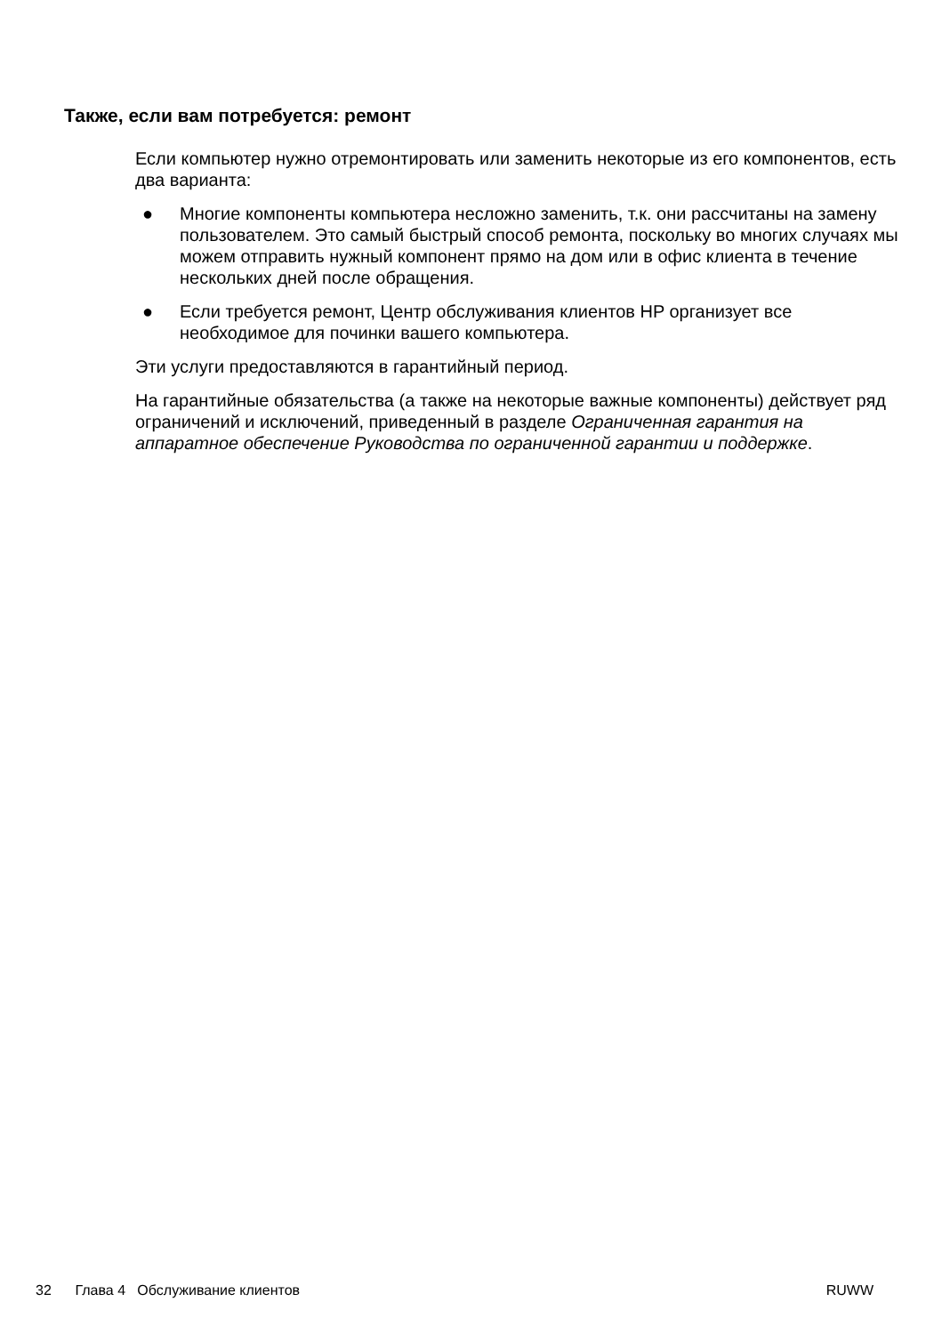Также, если вам потребуется: ремонт
Если компьютер нужно отремонтировать или заменить некоторые из его компонентов, есть два варианта:
● Многие компоненты компьютера несложно заменить, т.к. они рассчитаны на замену пользователем. Это самый быстрый способ ремонта, поскольку во многих случаях мы можем отправить нужный компонент прямо на дом или в офис клиента в течение нескольких дней после обращения.
● Если требуется ремонт, Центр обслуживания клиентов HP организует все необходимое для починки вашего компьютера.
Эти услуги предоставляются в гарантийный период.
На гарантийные обязательства (а также на некоторые важные компоненты) действует ряд ограничений и исключений, приведенный в разделе Ограниченная гарантия на аппаратное обеспечение Руководства по ограниченной гарантии и поддержке.
32 Глава 4 Обслуживание клиентов RUWW